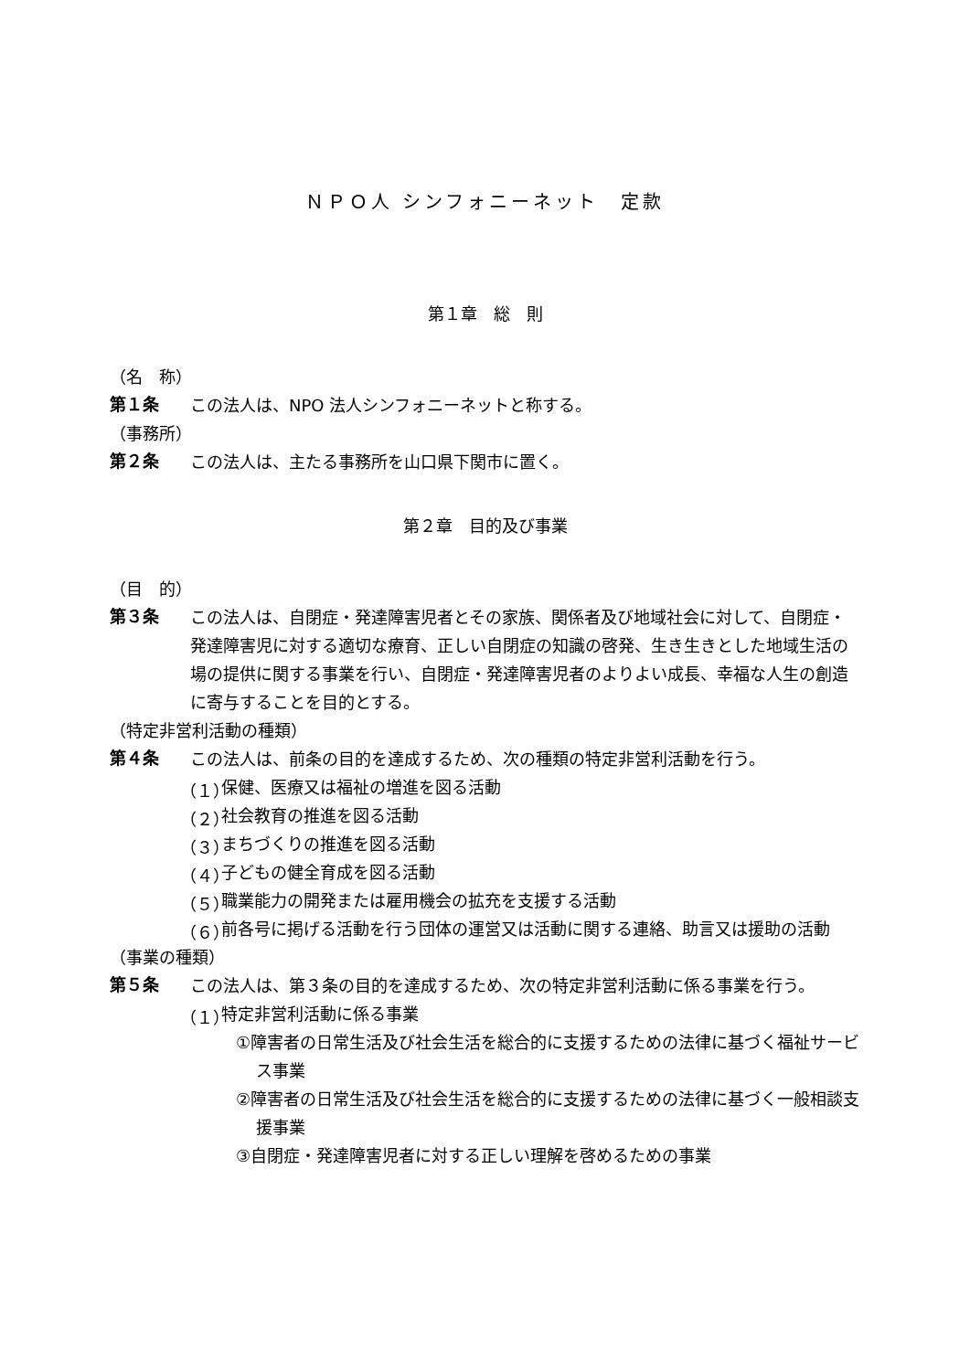ＮＰＯ人 シンフォニーネット　定款
第１章　総　則
（名　称）
第１条
この法人は、NPO 法人シンフォニーネットと称する。
（事務所）
第２条
この法人は、主たる事務所を山口県下関市に置く。
第２章　目的及び事業
（目　的）
第３条
この法人は、自閉症・発達障害児者とその家族、関係者及び地域社会に対して、自閉症・発達障害児に対する適切な療育、正しい自閉症の知識の啓発、生き生きとした地域生活の場の提供に関する事業を行い、自閉症・発達障害児者のよりよい成長、幸福な人生の創造に寄与することを目的とする。
（特定非営利活動の種類）
第４条
この法人は、前条の目的を達成するため、次の種類の特定非営利活動を行う。
（１）
保健、医療又は福祉の増進を図る活動
（２）
社会教育の推進を図る活動
（３）
まちづくりの推進を図る活動
（４）
子どもの健全育成を図る活動
（５）
職業能力の開発または雇用機会の拡充を支援する活動
（６）
前各号に掲げる活動を行う団体の運営又は活動に関する連絡、助言又は援助の活動
（事業の種類）
第５条
この法人は、第３条の目的を達成するため、次の特定非営利活動に係る事業を行う。
（１）
特定非営利活動に係る事業
①障害者の日常生活及び社会生活を総合的に支援するための法律に基づく福祉サービス事業
②障害者の日常生活及び社会生活を総合的に支援するための法律に基づく一般相談支援事業
③自閉症・発達障害児者に対する正しい理解を啓めるための事業